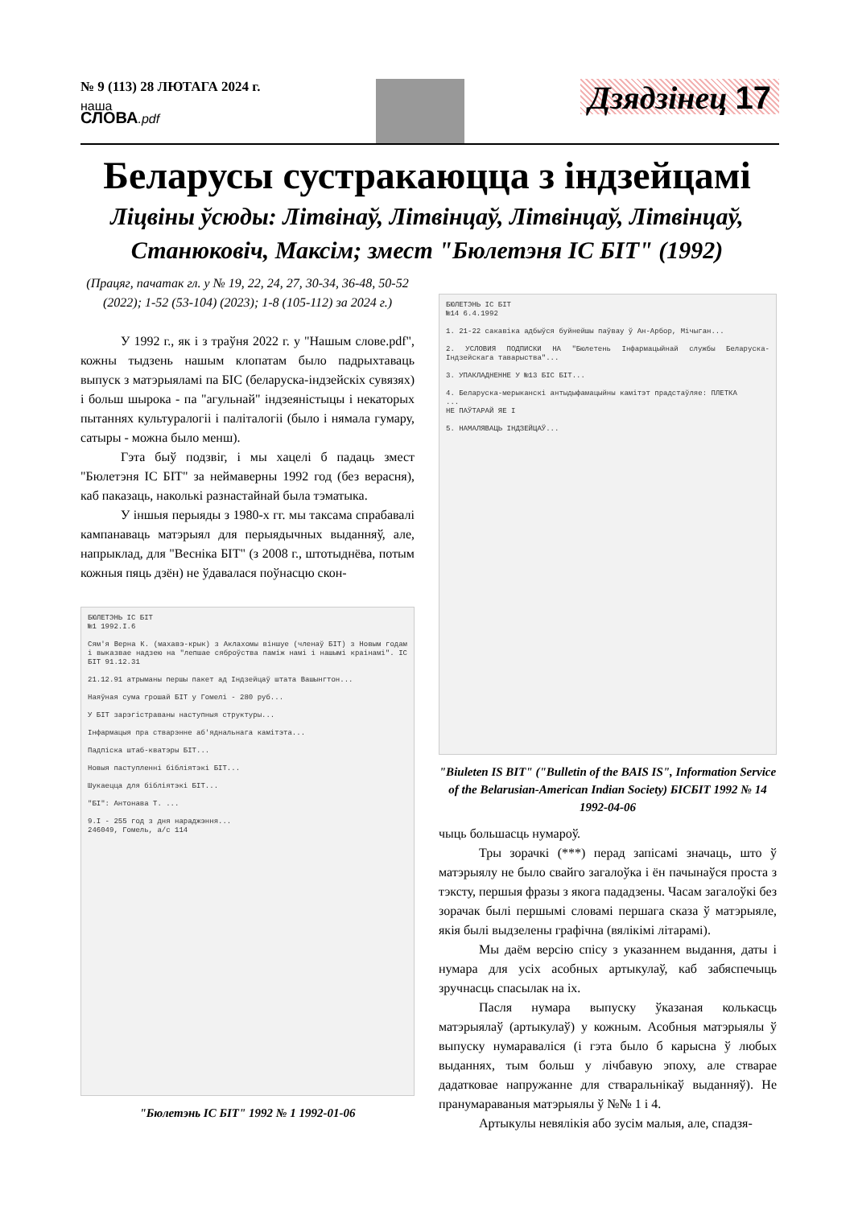№ 9 (113) 28 ЛЮТАГА 2024 г.
наша
СЛОВА.pdf
Дзядзінец 17
Беларусы сустракаюцца з індзейцамі
Ліцвіны ўсюды: Літвінаў, Літвінцаў, Літвінцаў, Літвінцаў,
Станюковіч, Максім; змест "Бюлетэня ІС БІТ" (1992)
(Працяг, пачатак гл. у № 19, 22, 24, 27, 30-34, 36-48, 50-52 (2022); 1-52 (53-104) (2023); 1-8 (105-112) за 2024 г.)
У 1992 г., як і з траўня 2022 г. у "Нашым слове.pdf", кожны тыдзень нашым клопатам было падрыхтаваць выпуск з матэрыяламі па БІС (беларуска-індзейскіх сувязях) і больш шырока - па "агульнай" індзеяністыцы і некаторых пытаннях культуралогіі і паліталогіі (было і нямала гумару, сатыры - можна было менш).
Гэта быў подзвіг, і мы хацелі б падаць змест "Бюлетэня ІС БІТ" за неймаверны 1992 год (без верасня), каб паказаць, наколькі разнастайнай была тэматыка.
У іншыя перыяды з 1980-х гг. мы таксама спрабавалі кампанаваць матэрыял для перыядычных выданняў, але, напрыклад, для "Весніка БІТ" (з 2008 г., штотыднёва, потым кожныя пяць дзён) не ўдавалася поўнасцю скон-
БЮЛЕТЭНЬ ІС БІТ
№1 1992.І.6
Сям'я Верна К. (махавэ-крык) з Аклахомы віншуе (членаў БІТ) з Новым годам і выказвае надзею на "лепшае сяброўства паміж намі і нашымі краінамі". ІС БІТ 91.12.31
21.12.91 атрыманы першы пакет ад Індзейцаў штата Вашынгтон...
Наяўная сума грошай БІТ у Гомелі - 280 руб...
У БІТ зарэгістраваны наступныя структуры...
Інфармацыя пра стварэнне аб'яднальнага камітэта...
Падпіска штаб-кватэры БІТ...
Новыя паступленні бібліятэкі БІТ...
Шукаецца для бібліятэкі БІТ...
"БІ": Антонава Т. ...
9.І - 255 год з дня нараджэння...
246049, Гомель, а/с 114
"Бюлетэнь ІС БІТ" 1992 № 1 1992-01-06
БЮЛЕТЭНЬ ІС БІТ
№14 6.4.1992
1. 21-22 сакавіка адбыўся буйнейшы паўвау ў Ан-Арбор, Мічыган...
2. УСЛОВИЯ ПОДПИСКИ НА "Бюлетень Інфармацыйнай службы Беларуска-Індзейскага таварыства"...
3. УПАКЛАДНЕННЕ У №13 БІС БІТ...
4. Беларуска-мерыканскі антыдыфамацыйны камітэт прадстаўляе: ПЛЕТКА
...
НЕ ПАЎТАРАЙ ЯЕ І
5. НАМАЛЯВАЦЬ ІНДЗЕЙЦАЎ...
"Biuleten IS BIT" ("Bulletin of the BAIS IS", Information Service of the Belarusian-American Indian Society) БІСБІТ 1992 № 14 1992-04-06
чыць большасць нумароў.
Тры зорачкі (***) перад запісамі значаць, што ў матэрыялу не было свайго загалоўка і ён пачынаўся проста з тэксту, першыя фразы з якога пададзены. Часам загалоўкі без зорачак былі першымі словамі першага сказа ў матэрыяле, якія былі выдзелены графічна (вялікімі літарамі).
Мы даём версію спісу з указаннем выдання, даты і нумара для усіх асобных артыкулаў, каб забяспечыць зручнасць спасылак на іх.
Пасля нумара выпуску ўказаная колькасць матэрыялаў (артыкулаў) у кожным. Асобныя матэрыялы ў выпуску нумараваліся (і гэта было б карысна ў любых выданнях, тым больш у лічбавую эпоху, але стварае дадатковае напружанне для стваральнікаў выданняў). Не пранумараваныя матэрыялы ў №№ 1 і 4.
Артыкулы невялікія або зусім малыя, але, спадзя-